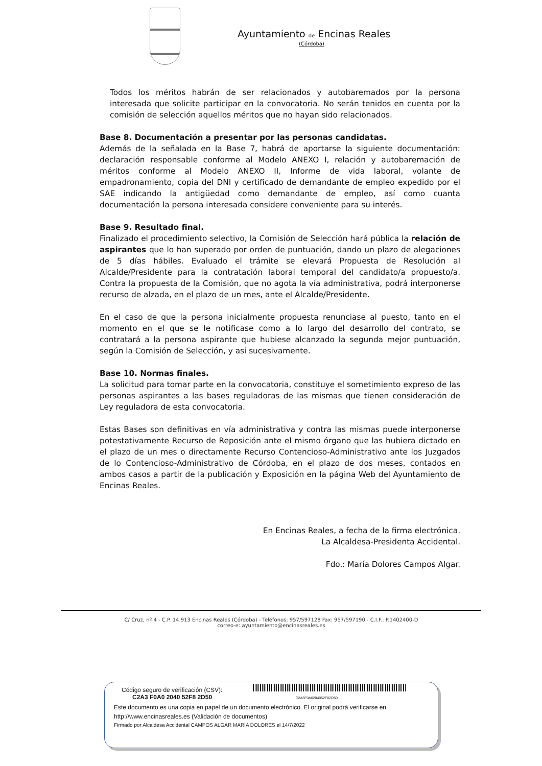Ayuntamiento de Encinas Reales
(Córdoba)
Todos los méritos habrán de ser relacionados y autobaremados por la persona interesada que solicite participar en la convocatoria. No serán tenidos en cuenta por la comisión de selección aquellos méritos que no hayan sido relacionados.
Base 8. Documentación a presentar por las personas candidatas.
Además de la señalada en la Base 7, habrá de aportarse la siguiente documentación: declaración responsable conforme al Modelo ANEXO I, relación y autobaremación de méritos conforme al Modelo ANEXO II, Informe de vida laboral, volante de empadronamiento, copia del DNI y certificado de demandante de empleo expedido por el SAE indicando la antigüedad como demandante de empleo, así como cuanta documentación la persona interesada considere conveniente para su interés.
Base 9. Resultado final.
Finalizado el procedimiento selectivo, la Comisión de Selección hará pública la relación de aspirantes que lo han superado por orden de puntuación, dando un plazo de alegaciones de 5 días hábiles. Evaluado el trámite se elevará Propuesta de Resolución al Alcalde/Presidente para la contratación laboral temporal del candidato/a propuesto/a. Contra la propuesta de la Comisión, que no agota la vía administrativa, podrá interponerse recurso de alzada, en el plazo de un mes, ante el Alcalde/Presidente.
En el caso de que la persona inicialmente propuesta renunciase al puesto, tanto en el momento en el que se le notificase como a lo largo del desarrollo del contrato, se contratará a la persona aspirante que hubiese alcanzado la segunda mejor puntuación, según la Comisión de Selección, y así sucesivamente.
Base 10. Normas finales.
La solicitud para tomar parte en la convocatoria, constituye el sometimiento expreso de las personas aspirantes a las bases reguladoras de las mismas que tienen consideración de Ley reguladora de esta convocatoria.
Estas Bases son definitivas en vía administrativa y contra las mismas puede interponerse potestativamente Recurso de Reposición ante el mismo órgano que las hubiera dictado en el plazo de un mes o directamente Recurso Contencioso-Administrativo ante los Juzgados de lo Contencioso-Administrativo de Córdoba, en el plazo de dos meses, contados en ambos casos a partir de la publicación y Exposición en la página Web del Ayuntamiento de Encinas Reales.
En Encinas Reales, a fecha de la firma electrónica.
La Alcaldesa-Presidenta Accidental.
Fdo.: María Dolores Campos Algar.
C/ Cruz, nº 4 - C.P. 14.913 Encinas Reales (Córdoba) - Teléfonos: 957/597128 Fax: 957/597190 - C.I.F.: P.1402400-D
correo-e: ayuntamiento@encinasreales.es
Código seguro de verificación (CSV):
C2A3 F0A0 2040 52F8 2D50 C2A3F0A0204052F82D50
Este documento es una copia en papel de un documento electrónico. El original podrá verificarse en
http://www.encinasreales.es (Validación de documentos)
Firmado por Alcaldesa Accidental CAMPOS ALGAR MARIA DOLORES el 14/7/2022